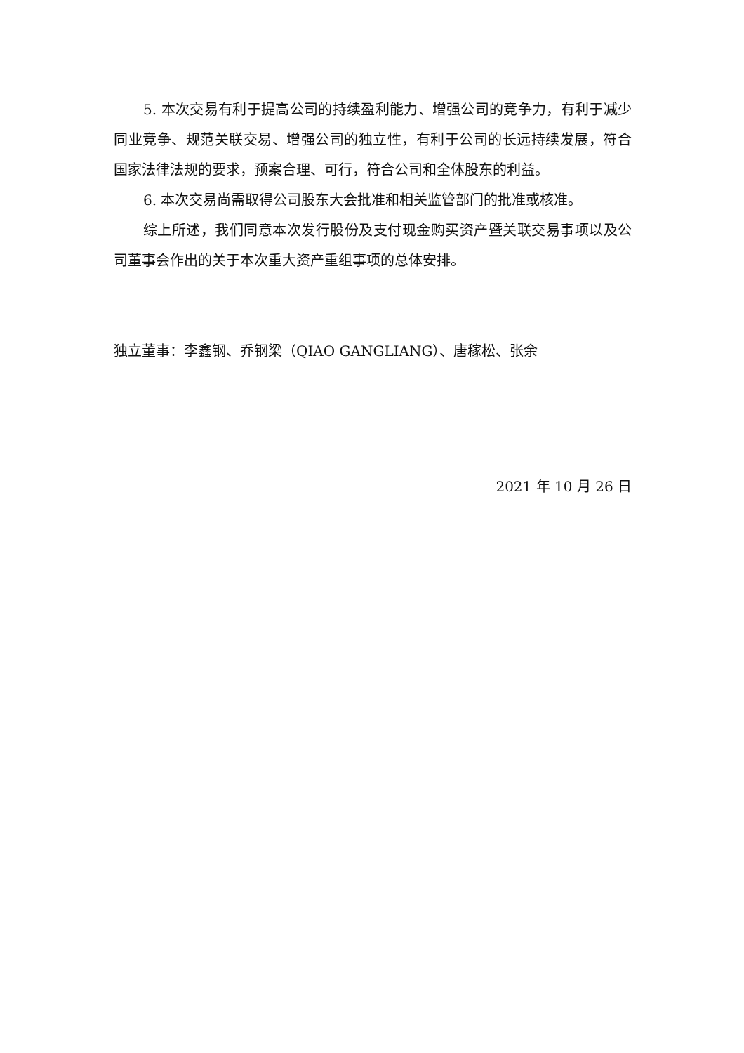5. 本次交易有利于提高公司的持续盈利能力、增强公司的竞争力，有利于减少同业竞争、规范关联交易、增强公司的独立性，有利于公司的长远持续发展，符合国家法律法规的要求，预案合理、可行，符合公司和全体股东的利益。
6. 本次交易尚需取得公司股东大会批准和相关监管部门的批准或核准。
综上所述，我们同意本次发行股份及支付现金购买资产暨关联交易事项以及公司董事会作出的关于本次重大资产重组事项的总体安排。
独立董事：李鑫钢、乔钢梁（QIAO GANGLIANG）、唐稼松、张余
2021 年 10 月 26 日